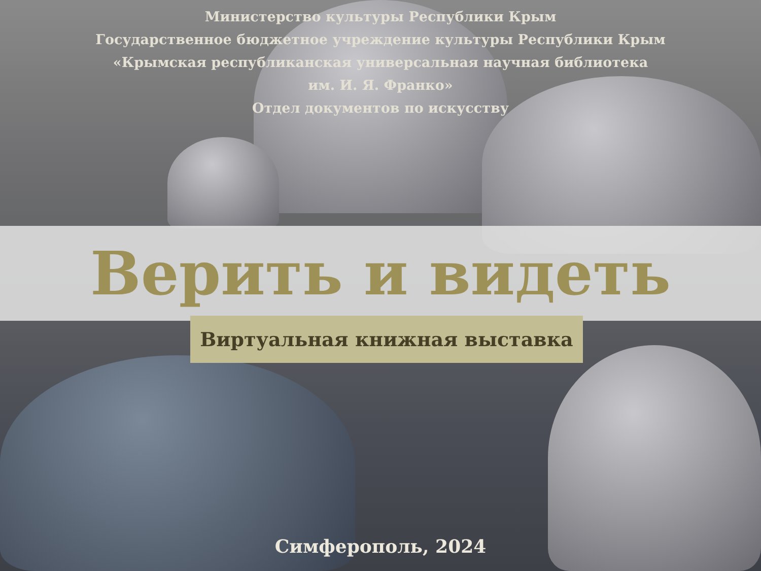Министерство культуры Республики Крым
Государственное бюджетное учреждение культуры Республики Крым
«Крымская республиканская универсальная научная библиотека
им. И. Я. Франко»
Отдел документов по искусству
Верить и видеть
Виртуальная книжная выставка
Симферополь, 2024